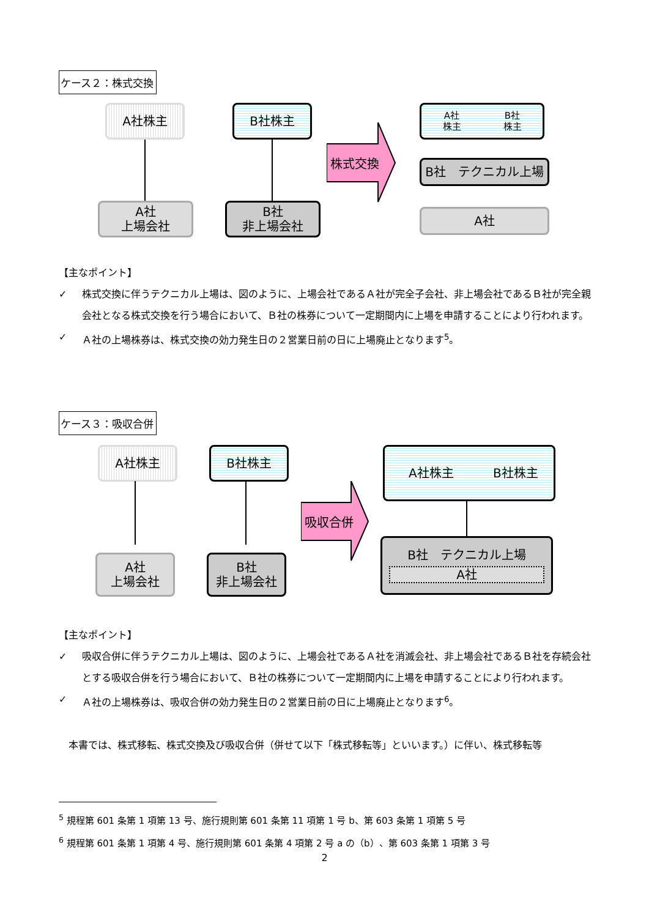ケース２：株式交換
A社株主 B社株主
A社
上場会社
B社
非上場会社
株式交換
A社
株主 B社
株主
B社　テクニカル上場
A社
【主なポイント】
✓ 株式交換に伴うテクニカル上場は、図のように、上場会社であるＡ社が完全子会社、非上場会社であるＢ社が完全親会社となる株式交換を行う場合において、Ｂ社の株券について一定期間内に上場を申請することにより行われます。
✓ Ａ社の上場株券は、株式交換の効力発生日の２営業日前の日に上場廃止となります<sup>5</sup>。
ケース３：吸収合併
A社株主 B社株主
A社
上場会社
B社
非上場会社
吸収合併
A社株主 B社株主
B社　テクニカル上場
A社
【主なポイント】
✓ 吸収合併に伴うテクニカル上場は、図のように、上場会社であるＡ社を消滅会社、非上場会社であるＢ社を存続会社とする吸収合併を行う場合において、Ｂ社の株券について一定期間内に上場を申請することにより行われます。
✓ Ａ社の上場株券は、吸収合併の効力発生日の２営業日前の日に上場廃止となります<sup>6</sup>。
　本書では、株式移転、株式交換及び吸収合併（併せて以下「株式移転等」といいます。）に伴い、株式移転等
<sup>5</sup> 規程第 601 条第 1 項第 13 号、施行規則第 601 条第 11 項第 1 号 b、第 603 条第 1 項第 5 号
<sup>6</sup> 規程第 601 条第 1 項第 4 号、施行規則第 601 条第 4 項第 2 号 a の（b）、第 603 条第 1 項第 3 号
2